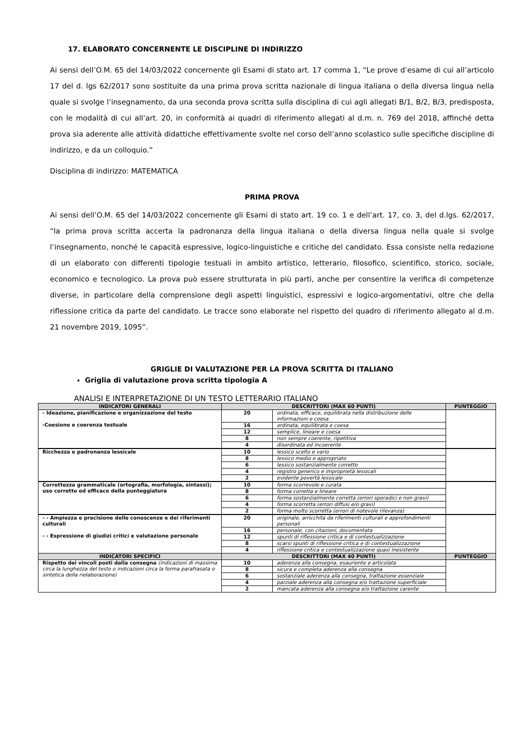17. ELABORATO CONCERNENTE LE DISCIPLINE DI INDIRIZZO
Ai sensi dell’O.M. 65 del 14/03/2022 concernente gli Esami di stato art. 17 comma 1, “Le prove d’esame di cui all’articolo 17 del d. lgs 62/2017 sono sostituite da una prima prova scritta nazionale di lingua italiana o della diversa lingua nella quale si svolge l’insegnamento, da una seconda prova scritta sulla disciplina di cui agli allegati B/1, B/2, B/3, predisposta, con le modalità di cui all’art. 20, in conformità ai quadri di riferimento allegati al d.m. n. 769 del 2018, affinché detta prova sia aderente alle attività didattiche effettivamente svolte nel corso dell’anno scolastico sulle specifiche discipline di indirizzo, e da un colloquio.”
Disciplina di indirizzo: MATEMATICA
PRIMA PROVA
Ai sensi dell’O.M. 65 del 14/03/2022 concernente gli Esami di stato art. 19 co. 1 e dell’art. 17, co. 3, del d.lgs. 62/2017, “la prima prova scritta accerta la padronanza della lingua italiana o della diversa lingua nella quale si svolge l’insegnamento, nonché le capacità espressive, logico-linguistiche e critiche del candidato. Essa consiste nella redazione di un elaborato con differenti tipologie testuali in ambito artistico, letterario, filosofico, scientifico, storico, sociale, economico e tecnologico. La prova può essere strutturata in più parti, anche per consentire la verifica di competenze diverse, in particolare della comprensione degli aspetti linguistici, espressivi e logico-argomentativi, oltre che della riflessione critica da parte del candidato. Le tracce sono elaborate nel rispetto del quadro di riferimento allegato al d.m. 21 novembre 2019, 1095”.
GRIGLIE DI VALUTAZIONE PER LA PROVA SCRITTA DI ITALIANO
Griglia di valutazione prova scritta tipologia A
ANALISI E INTERPRETAZIONE DI UN TESTO LETTERARIO ITALIANO
| INDICATORI GENERALI | DESCRITTORI (MAX 60 PUNTI) | | PUNTEGGIO |
| --- | --- | --- | --- |
| - Ideazione, pianificazione e organizzazione del testo -Coesione e coerenza testuale | 20 | ordinata, efficace, equilibrata nella distribuzione delle informazioni e coesa | |
| | 16 | ordinata, equilibrata e coesa | |
| | 12 | semplice, lineare e coesa | |
| | 8 | non sempre coerente, ripetitiva | |
| | 4 | disordinata ed incoerente | |
| Ricchezza e padronanza lessicale | 10 | lessico scelto e vario | |
| | 8 | lessico medio e appropriato | |
| | 6 | lessico sostanzialmente corretto | |
| | 4 | registro generico e improprietà lessicali | |
| | 2 | evidente povertà lessicale | |
| Correttezza grammaticale (ortografia, morfologia, sintassi); uso corretto ed efficace della punteggiatura | 10 | forma scorrevole e curata | |
| | 8 | forma corretta e lineare | |
| | 6 | forma sostanzialmente corretta (errori sporadici e non gravi) | |
| | 4 | forma scorretta (errori diffusi e/o gravi) | |
| | 2 | forma molto scorretta (errori di notevole rilevanza) | |
| - - Ampiezza e precisione delle conoscenze e dei riferimenti culturali - - Espressione di giudizi critici e valutazione personale | 20 | originale, arricchita da riferimenti culturali e approfondimenti personali | |
| | 16 | personale, con citazioni, documentata | |
| | 12 | spunti di riflessione critica e di contestualizzazione | |
| | 8 | scarsi spunti di riflessione critica e di contestualizzazione | |
| | 4 | riflessione critica e contestualizzazione quasi inesistente | |
| INDICATORI SPECIFICI | DESCRITTORI (MAX 40 PUNTI) | | PUNTEGGIO |
| Rispetto dei vincoli posti dalla consegna (indicazioni di massima circa la lunghezza del testo o indicazioni circa la forma parafrasata o sintetica della rielaborazione) | 10 | aderenza alla consegna, esauriente e articolata | |
| | 8 | sicura e completa aderenza alla consegna | |
| | 6 | sostanziale aderenza alla consegna, trattazione essenziale | |
| | 4 | parziale aderenza alla consegna e/o trattazione superficiale | |
| | 2 | mancata aderenza alla consegna e/o trattazione carente | |